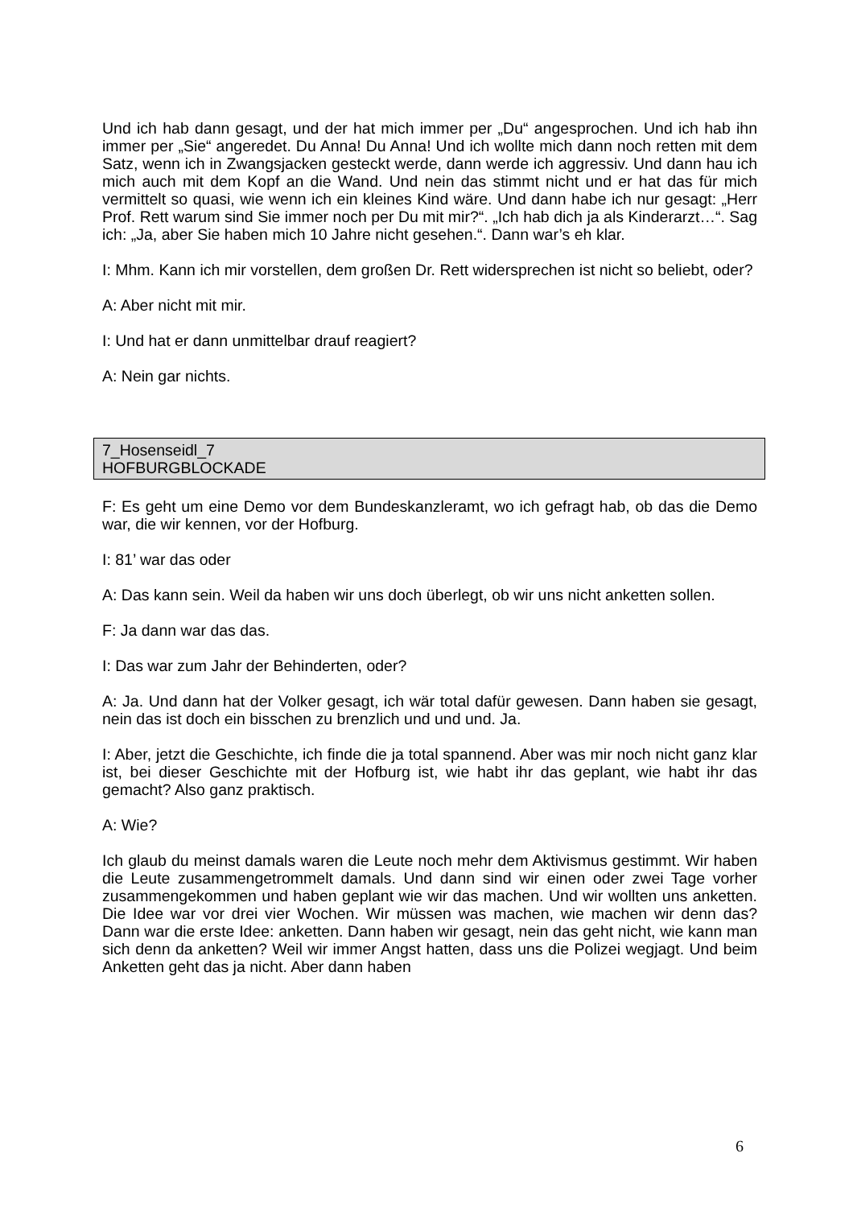Und ich hab dann gesagt, und der hat mich immer per „Du“ angesprochen. Und ich hab ihn immer per „Sie“ angeredet. Du Anna! Du Anna! Und ich wollte mich dann noch retten mit dem Satz, wenn ich in Zwangsjacken gesteckt werde, dann werde ich aggressiv. Und dann hau ich mich auch mit dem Kopf an die Wand. Und nein das stimmt nicht und er hat das für mich vermittelt so quasi, wie wenn ich ein kleines Kind wäre. Und dann habe ich nur gesagt: „Herr Prof. Rett warum sind Sie immer noch per Du mit mir?“. „Ich hab dich ja als Kinderarzt…“. Sag ich: „Ja, aber Sie haben mich 10 Jahre nicht gesehen.“. Dann war’s eh klar.
I: Mhm. Kann ich mir vorstellen, dem großen Dr. Rett widersprechen ist nicht so beliebt, oder?
A: Aber nicht mit mir.
I: Und hat er dann unmittelbar drauf reagiert?
A: Nein gar nichts.
7_Hosenseidl_7
HOFBURGBLOCKADE
F: Es geht um eine Demo vor dem Bundeskanzleramt, wo ich gefragt hab, ob das die Demo war, die wir kennen, vor der Hofburg.
I: 81’ war das oder
A: Das kann sein. Weil da haben wir uns doch überlegt, ob wir uns nicht anketten sollen.
F: Ja dann war das das.
I: Das war zum Jahr der Behinderten, oder?
A: Ja. Und dann hat der Volker gesagt, ich wär total dafür gewesen. Dann haben sie gesagt, nein das ist doch ein bisschen zu brenzlich und und und. Ja.
I: Aber, jetzt die Geschichte, ich finde die ja total spannend. Aber was mir noch nicht ganz klar ist, bei dieser Geschichte mit der Hofburg ist, wie habt ihr das geplant, wie habt ihr das gemacht? Also ganz praktisch.
A: Wie?
Ich glaub du meinst damals waren die Leute noch mehr dem Aktivismus gestimmt. Wir haben die Leute zusammengetrommelt damals. Und dann sind wir einen oder zwei Tage vorher zusammengekommen und haben geplant wie wir das machen. Und wir wollten uns anketten. Die Idee war vor drei vier Wochen. Wir müssen was machen, wie machen wir denn das? Dann war die erste Idee: anketten. Dann haben wir gesagt, nein das geht nicht, wie kann man sich denn da anketten? Weil wir immer Angst hatten, dass uns die Polizei wegjagt. Und beim Anketten geht das ja nicht. Aber dann haben
6